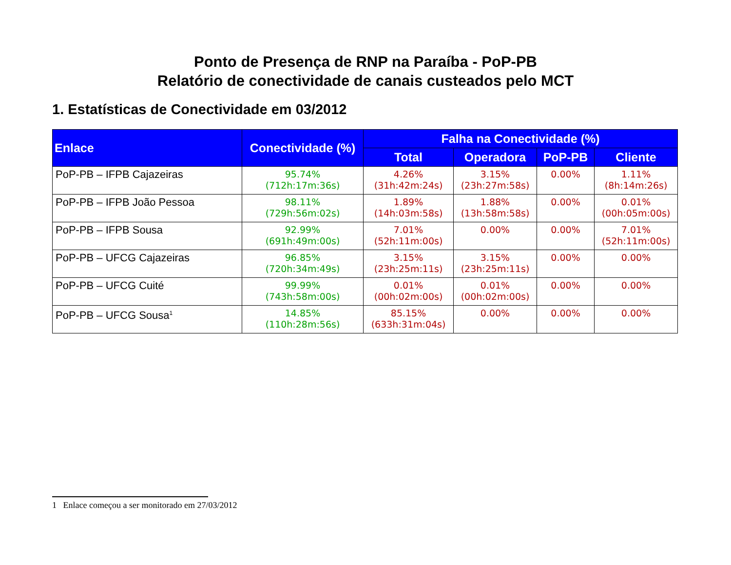Ponto de Presença de RNP na Paraíba - PoP-PB
Relatório de conectividade de canais custeados pelo MCT
1. Estatísticas de Conectividade em 03/2012
| Enlace | Conectividade (%) | Falha na Conectividade (%) | | | |
| --- | --- | --- | --- | --- | --- |
| | | Total | Operadora | PoP-PB | Cliente |
| PoP-PB – IFPB Cajazeiras | 95.74% (712h:17m:36s) | 4.26% (31h:42m:24s) | 3.15% (23h:27m:58s) | 0.00% | 1.11% (8h:14m:26s) |
| PoP-PB – IFPB João Pessoa | 98.11% (729h:56m:02s) | 1.89% (14h:03m:58s) | 1.88% (13h:58m:58s) | 0.00% | 0.01% (00h:05m:00s) |
| PoP-PB – IFPB Sousa | 92.99% (691h:49m:00s) | 7.01% (52h:11m:00s) | 0.00% | 0.00% | 7.01% (52h:11m:00s) |
| PoP-PB – UFCG Cajazeiras | 96.85% (720h:34m:49s) | 3.15% (23h:25m:11s) | 3.15% (23h:25m:11s) | 0.00% | 0.00% |
| PoP-PB – UFCG Cuité | 99.99% (743h:58m:00s) | 0.01% (00h:02m:00s) | 0.01% (00h:02m:00s) | 0.00% | 0.00% |
| PoP-PB – UFCG Sousa<sup>1</sup> | 14.85% (110h:28m:56s) | 85.15% (633h:31m:04s) | 0.00% | 0.00% | 0.00% |
1 Enlace começou a ser monitorado em 27/03/2012